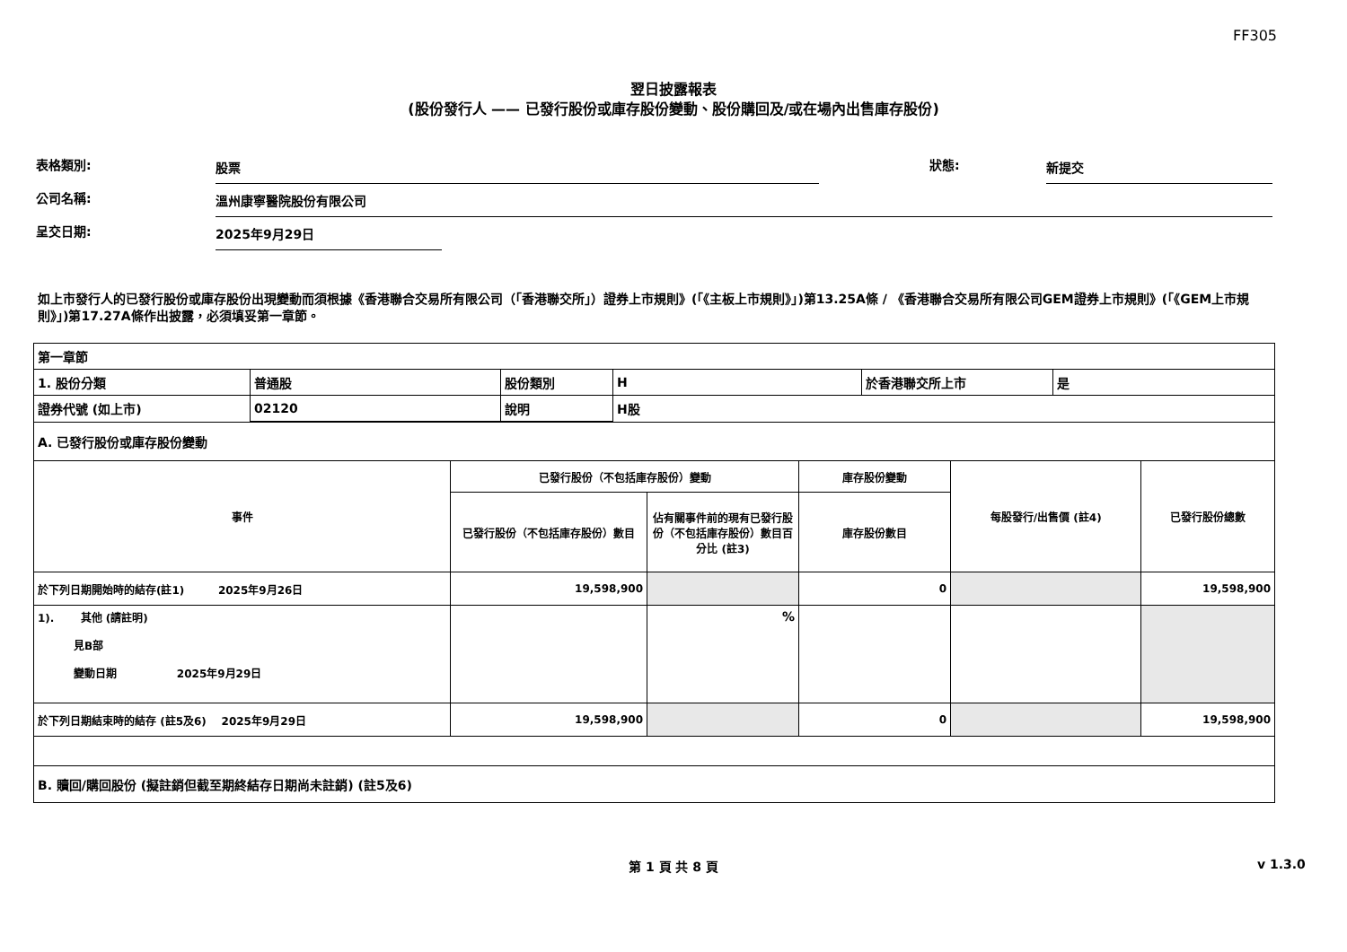FF305
翌日披露報表
(股份發行人 —— 已發行股份或庫存股份變動、股份購回及/或在場內出售庫存股份)
表格類別:
股票
狀態:
新提交
公司名稱:
溫州康寧醫院股份有限公司
呈交日期:
2025年9月29日
如上市發行人的已發行股份或庫存股份出現變動而須根據《香港聯合交易所有限公司（「香港聯交所」）證券上市規則》(「《主板上市規則》」)第13.25A條 / 《香港聯合交易所有限公司GEM證券上市規則》(「《GEM上市規則》」)第17.27A條作出披露，必須填妥第一章節。
| 第一章節 | | | | | |
| / 1. 股份分類 / 普通股 / 股份類別 / H / 於香港聯交所上市 / 是 / / 證券代號 (如上市) / 02120 / 說明 / H股 / / / | | | | | |
| A. 已發行股份或庫存股份變動 | | | | | |
| 事件 | 已發行股份（不包括庫存股份）變動 | | 庫存股份變動 | 每股發行/出售價 (註4) | 已發行股份總數 |
| | 已發行股份（不包括庫存股份）數目 | 佔有關事件前的現有已發行股份（不包括庫存股份）數目百分比 (註3) | 庫存股份數目 | | |
| 於下列日期開始時的結存(註1) 2025年9月26日 | 19,598,900 | | 0 | | 19,598,900 |
| 1). 其他 (請註明) 見B部 變動日期 2025年9月29日 | | % | | | |
| 於下列日期結束時的結存 (註5及6) 2025年9月29日 | 19,598,900 | | 0 | | 19,598,900 |
| B. 贖回/購回股份 (擬註銷但截至期終結存日期尚未註銷) (註5及6) | | | | | |
第 1 頁 共 8 頁 v 1.3.0